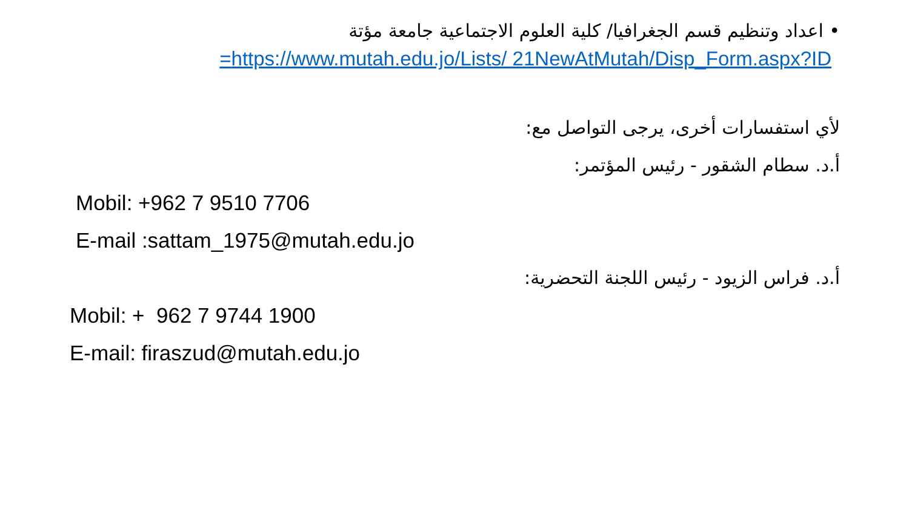• اعداد وتنظيم قسم الجغرافيا/ كلية العلوم الاجتماعية جامعة مؤتة
https://www.mutah.edu.jo/Lists/ 21NewAtMutah/Disp_Form.aspx?ID=
لأي استفسارات أخرى، يرجى التواصل مع:
أ.د. سطام الشقور - رئيس المؤتمر:
Mobil: +962 7 9510 7706
E-mail :sattam_1975@mutah.edu.jo
أ.د. فراس الزيود - رئيس اللجنة التحضرية:
Mobil: + 962 7 9744 1900
E-mail: firaszud@mutah.edu.jo